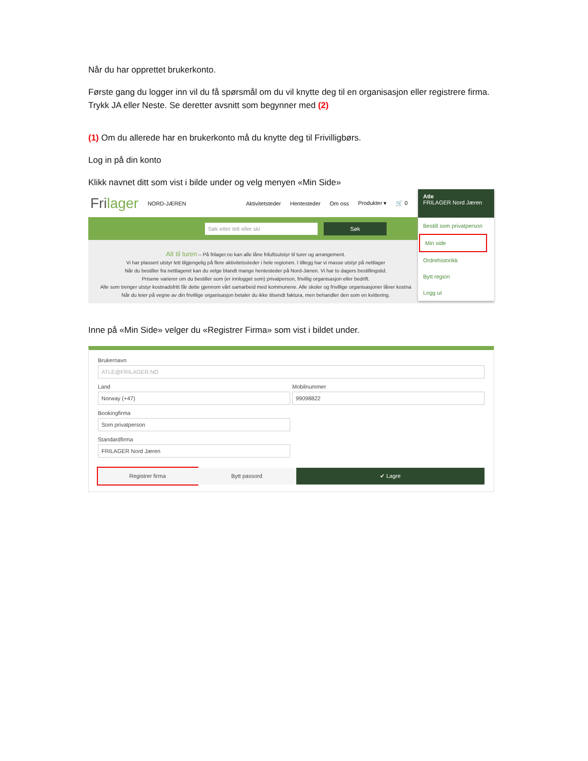Når du har opprettet brukerkonto.
Første gang du logger inn vil du få spørsmål om du vil knytte deg til en organisasjon eller registrere firma. Trykk JA eller Neste. Se deretter avsnitt som begynner med (2)
(1) Om du allerede har en brukerkonto må du knytte deg til Frivilligbørs.
Log in på din konto
Klikk navnet ditt som vist i bilde under og velg menyen «Min Side»
Frilager NORD-JÆREN Aktivitetsteder Hentesteder Om oss Produkter ▾ 🛒 0
Søk etter telt eller ski Søk
Alt til turen – På frilager.no kan alle låne friluftsutstyr til turer og arrangement.
Vi har plassert utstyr lett tilgjengelig på flere aktivitetssteder i hele regionen. I tillegg har vi masse utstyr på nettlager
Når du bestiller fra nettlageret kan du velge blandt mange hentesteder på Nord-Jæren. Vi har to dagers bestillingstid.
Prisene varierer om du bestiller som (er innlogget som) privatperson, frivillig organisasjon eller bedrift.
Alle som trenger utstyr kostnadsfritt får dette gjennom vårt samarbeid med kommunene. Alle skoler og frivillige organisasjoner låner kostna
Når du leier på vegne av din frivillige organisasjon betaler du ikke tilsendt faktura, men behandler den som en kvittering.
Atle
FRILAGER Nord Jæren
Bestill som privatperson
Min side
Ordrehistorikk
Bytt region
Logg ut
Inne på «Min Side» velger du «Registrer Firma» som vist i bildet under.
Brukernavn
ATLE@FRILAGER.NO
Land
Norway (+47)
Mobilnummer
99098822
Bookingfirma
Som privatperson
Standardfirma
FRILAGER Nord Jæren
Registrer firma Bytt passord ✔ Lagre